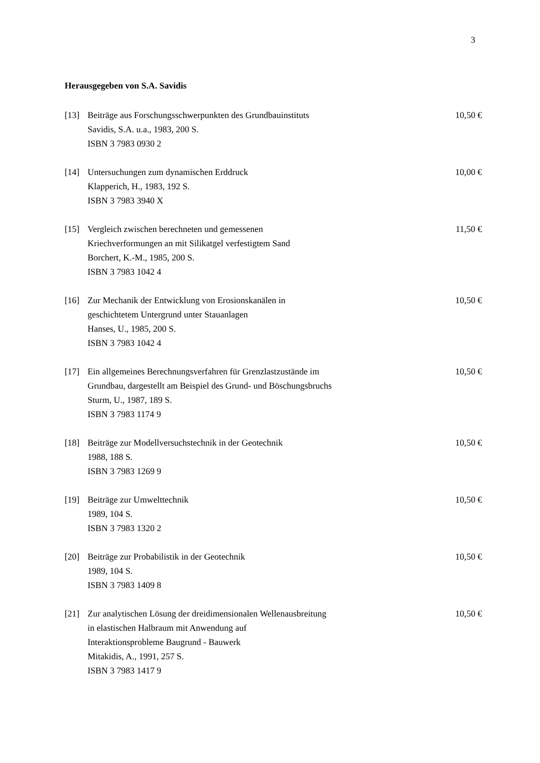3
Herausgegeben von S.A. Savidis
[13] Beiträge aus Forschungsschwerpunkten des Grundbauinstituts
Savidis, S.A. u.a., 1983, 200 S.
ISBN 3 7983 0930 2
10,50 €
[14] Untersuchungen zum dynamischen Erddruck
Klapperich, H., 1983, 192 S.
ISBN 3 7983 3940 X
10,00 €
[15] Vergleich zwischen berechneten und gemessenen
Kriechverformungen an mit Silikatgel verfestigtem Sand
Borchert, K.-M., 1985, 200 S.
ISBN 3 7983 1042 4
11,50 €
[16] Zur Mechanik der Entwicklung von Erosionskanälen in
geschichtetem Untergrund unter Stauanlagen
Hanses, U., 1985, 200 S.
ISBN 3 7983 1042 4
10,50 €
[17] Ein allgemeines Berechnungsverfahren für Grenzlastzustände im
Grundbau, dargestellt am Beispiel des Grund- und Böschungsbruchs
Sturm, U., 1987, 189 S.
ISBN 3 7983 1174 9
10,50 €
[18] Beiträge zur Modellversuchstechnik in der Geotechnik
1988, 188 S.
ISBN 3 7983 1269 9
10,50 €
[19] Beiträge zur Umwelttechnik
1989, 104 S.
ISBN 3 7983 1320 2
10,50 €
[20] Beiträge zur Probabilistik in der Geotechnik
1989, 104 S.
ISBN 3 7983 1409 8
10,50 €
[21] Zur analytischen Lösung der dreidimensionalen Wellenausbreitung
in elastischen Halbraum mit Anwendung auf
Interaktionsprobleme Baugrund - Bauwerk
Mitakidis, A., 1991, 257 S.
ISBN 3 7983 1417 9
10,50 €